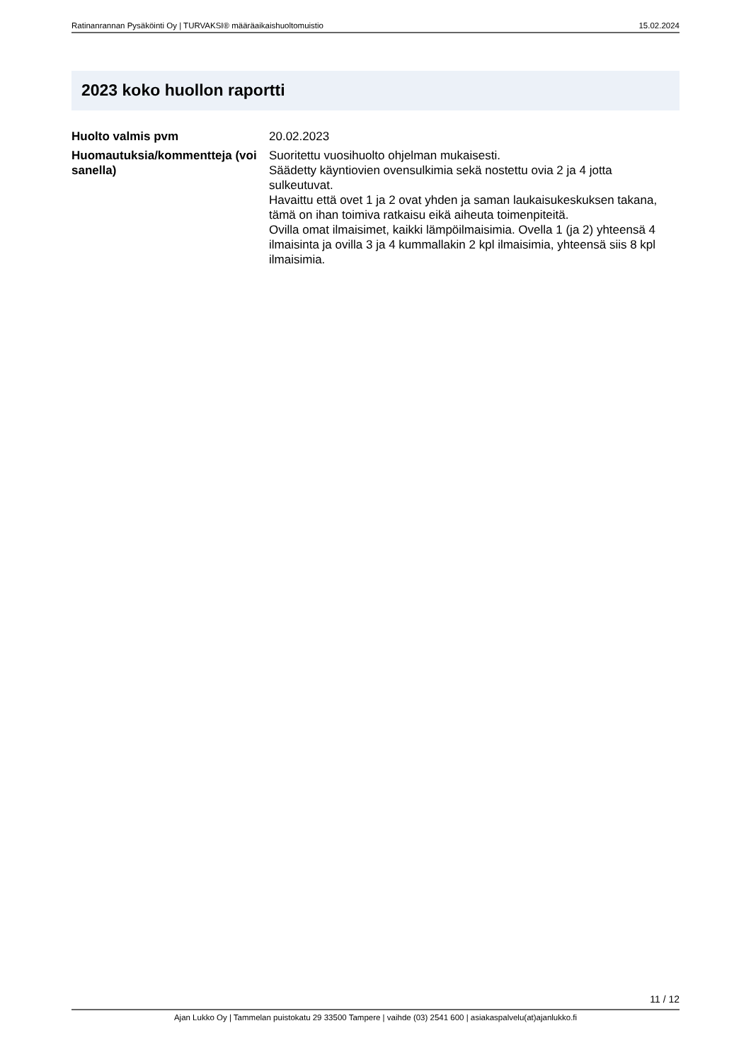Ratinanrannan Pysäköinti Oy | TURVAKSI® määräaikaishuoltomuistio 15.02.2024
2023 koko huollon raportti
Huolto valmis pvm 20.02.2023
Huomautuksia/kommentteja (voi sanella)
Suoritettu vuosihuolto ohjelman mukaisesti.
Säädetty käyntiovien ovensulkimia sekä nostettu ovia 2 ja 4 jotta sulkeutuvat.
Havaittu että ovet 1 ja 2 ovat yhden ja saman laukaisukeskuksen takana, tämä on ihan toimiva ratkaisu eikä aiheuta toimenpiteitä.
Ovilla omat ilmaisimet, kaikki lämpöilmaisimia. Ovella 1 (ja 2) yhteensä 4 ilmaisinta ja ovilla 3 ja 4 kummallakin 2 kpl ilmaisimia, yhteensä siis 8 kpl ilmaisimia.
11 / 12
Ajan Lukko Oy | Tammelan puistokatu 29 33500 Tampere | vaihde (03) 2541 600 | asiakaspalvelu(at)ajanlukko.fi